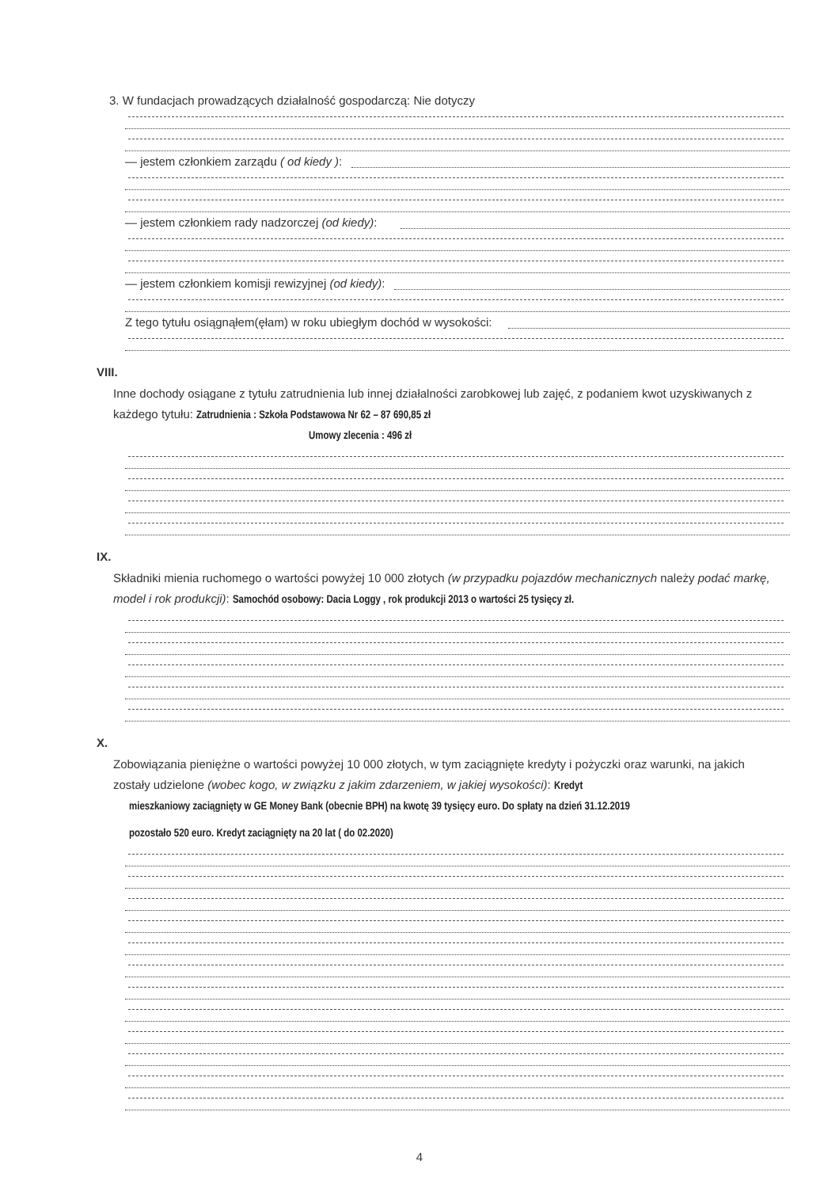3. W fundacjach prowadzących działalność gospodarczą: Nie dotyczy
— jestem członkiem zarządu ( od kiedy ):
— jestem członkiem rady nadzorczej (od kiedy):
— jestem członkiem komisji rewizyjnej (od kiedy):
Z tego tytułu osiągnąłem(ęłam) w roku ubiegłym dochód w wysokości:
VIII.
Inne dochody osiągane z tytułu zatrudnienia lub innej działalności zarobkowej lub zajęć, z podaniem kwot uzyskiwanych z każdego tytułu: Zatrudnienia : Szkoła Podstawowa Nr 62 – 87 690,85 zł
Umowy zlecenia : 496 zł
IX.
Składniki mienia ruchomego o wartości powyżej 10 000 złotych (w przypadku pojazdów mechanicznych należy podać markę, model i rok produkcji): Samochód osobowy: Dacia Loggy , rok produkcji 2013 o wartości 25 tysięcy zł.
X.
Zobowiązania pieniężne o wartości powyżej 10 000 złotych, w tym zaciągnięte kredyty i pożyczki oraz warunki, na jakich zostały udzielone (wobec kogo, w związku z jakim zdarzeniem, w jakiej wysokości): Kredyt
mieszkaniowy zaciągnięty w GE Money Bank (obecnie BPH) na kwotę 39 tysięcy euro. Do spłaty na dzień 31.12.2019
pozostało 520 euro. Kredyt zaciągnięty na 20 lat ( do 02.2020)
4